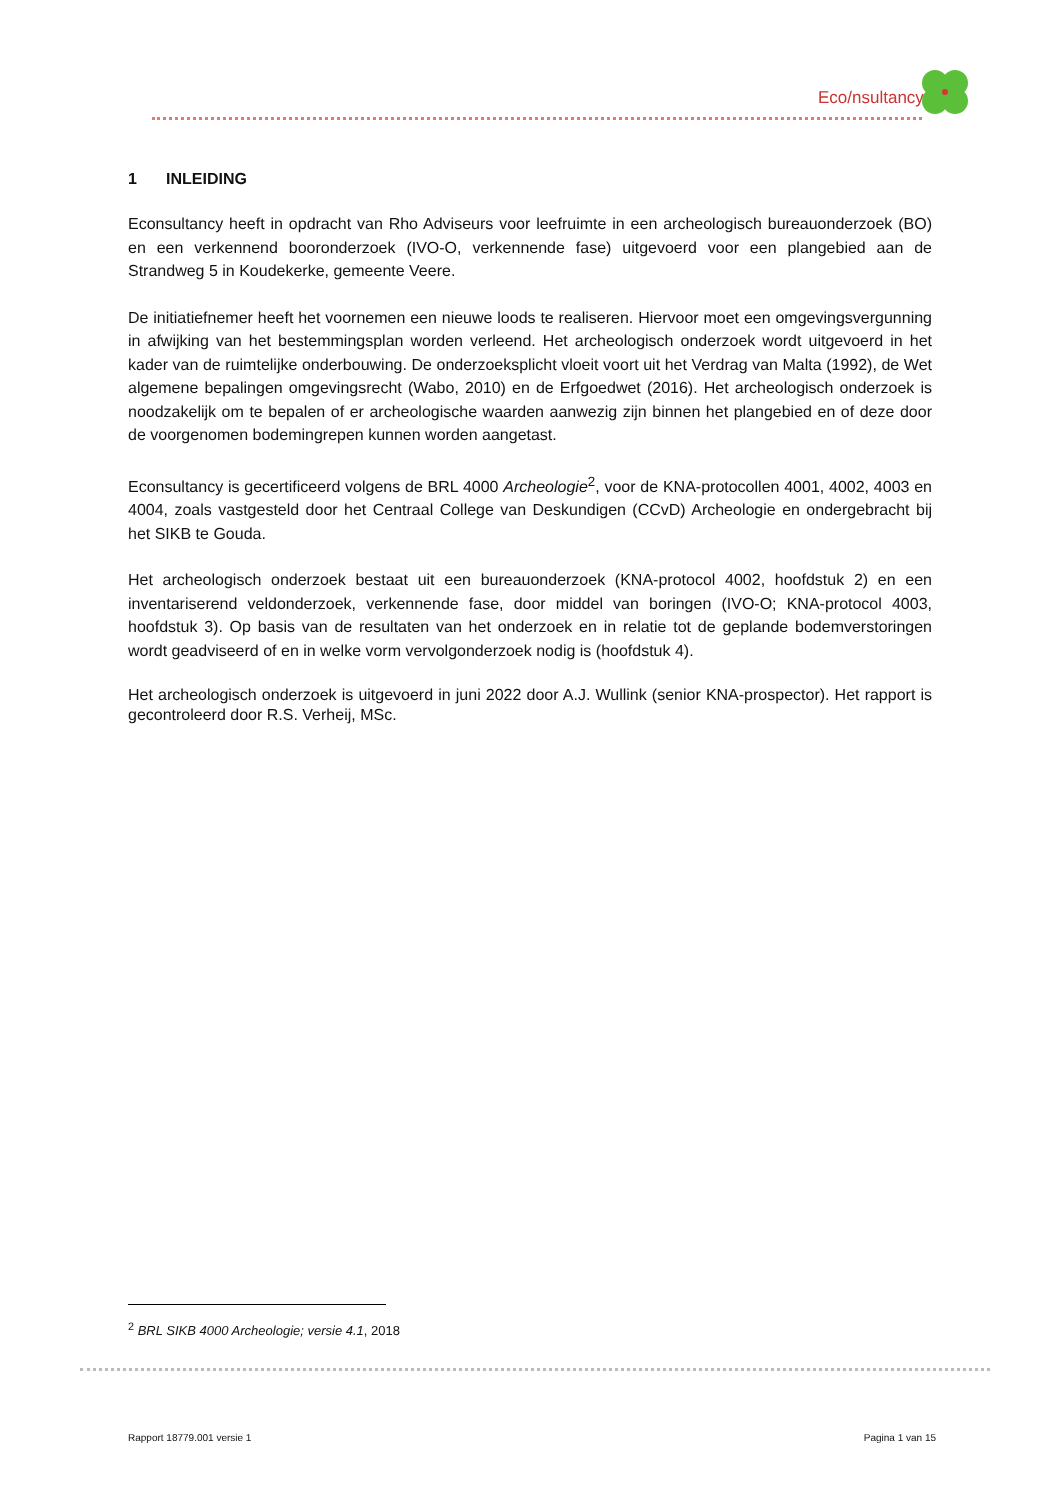Eco/nsultancy
1 INLEIDING
Econsultancy heeft in opdracht van Rho Adviseurs voor leefruimte in een archeologisch bureauonderzoek (BO) en een verkennend booronderzoek (IVO-O, verkennende fase) uitgevoerd voor een plangebied aan de Strandweg 5 in Koudekerke, gemeente Veere.
De initiatiefnemer heeft het voornemen een nieuwe loods te realiseren. Hiervoor moet een omgevingsvergunning in afwijking van het bestemmingsplan worden verleend. Het archeologisch onderzoek wordt uitgevoerd in het kader van de ruimtelijke onderbouwing. De onderzoeksplicht vloeit voort uit het Verdrag van Malta (1992), de Wet algemene bepalingen omgevingsrecht (Wabo, 2010) en de Erfgoedwet (2016). Het archeologisch onderzoek is noodzakelijk om te bepalen of er archeologische waarden aanwezig zijn binnen het plangebied en of deze door de voorgenomen bodemingrepen kunnen worden aangetast.
Econsultancy is gecertificeerd volgens de BRL 4000 Archeologie<sup>2</sup>, voor de KNA-protocollen 4001, 4002, 4003 en 4004, zoals vastgesteld door het Centraal College van Deskundigen (CCvD) Archeologie en ondergebracht bij het SIKB te Gouda.
Het archeologisch onderzoek bestaat uit een bureauonderzoek (KNA-protocol 4002, hoofdstuk 2) en een inventariserend veldonderzoek, verkennende fase, door middel van boringen (IVO-O; KNA-protocol 4003, hoofdstuk 3). Op basis van de resultaten van het onderzoek en in relatie tot de geplande bodemverstoringen wordt geadviseerd of en in welke vorm vervolgonderzoek nodig is (hoofdstuk 4).
Het archeologisch onderzoek is uitgevoerd in juni 2022 door A.J. Wullink (senior KNA-prospector). Het rapport is gecontroleerd door R.S. Verheij, MSc.
<sup>2</sup> BRL SIKB 4000 Archeologie; versie 4.1, 2018
Rapport 18779.001 versie 1 Pagina 1 van 15